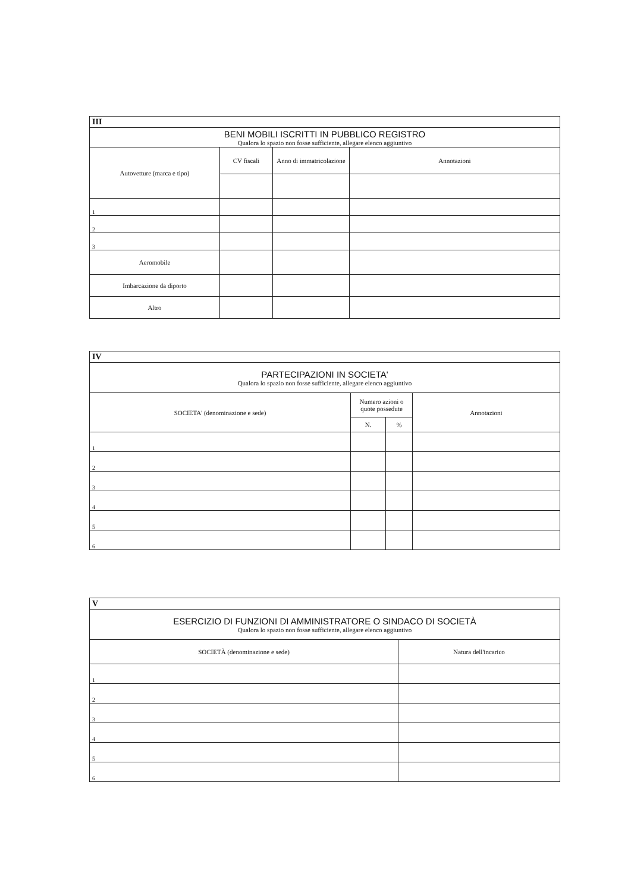| III | | | |
| --- | --- | --- | --- |
| BENI MOBILI ISCRITTI IN PUBBLICO REGISTRO Qualora lo spazio non fosse sufficiente, allegare elenco aggiuntivo | | | |
| Autovetture (marca e tipo) | CV fiscali | Anno di immatricolazione | Annotazioni |
| 1 | | | |
| 2 | | | |
| 3 | | | |
| Aeromobile | | | |
| Imbarcazione da diporto | | | |
| Altro | | | |
| IV | | | |
| --- | --- | --- | --- |
| PARTECIPAZIONI IN SOCIETA' Qualora lo spazio non fosse sufficiente, allegare elenco aggiuntivo | | | |
| SOCIETA' (denominazione e sede) | Numero azioni o quote possedute | | Annotazioni |
| | N. | % | |
| 1 | | | |
| 2 | | | |
| 3 | | | |
| 4 | | | |
| 5 | | | |
| 6 | | | |
| V | |
| --- | --- |
| ESERCIZIO DI FUNZIONI DI AMMINISTRATORE O SINDACO DI SOCIETÀ Qualora lo spazio non fosse sufficiente, allegare elenco aggiuntivo | |
| SOCIETÀ (denominazione e sede) | Natura dell'incarico |
| 1 | |
| 2 | |
| 3 | |
| 4 | |
| 5 | |
| 6 | |